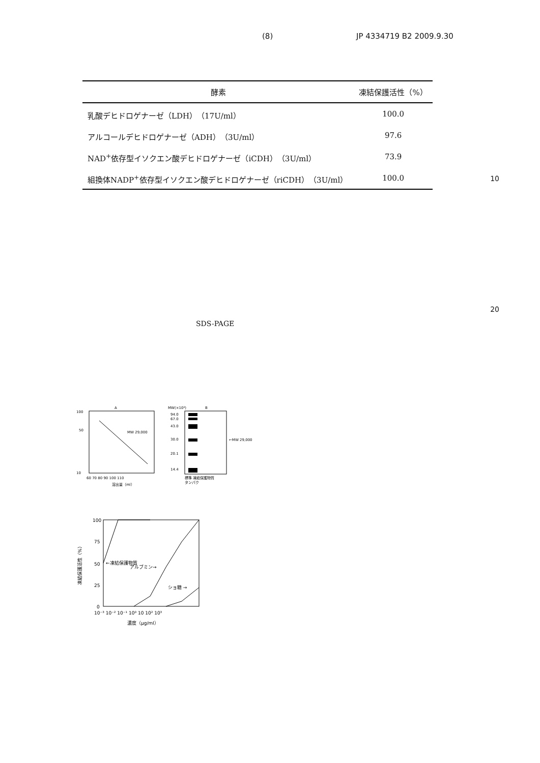(8) JP 4334719 B2 2009.9.30
| 酵素 | 凍結保護活性（%） |
| --- | --- |
| 乳酸デヒドロゲナーゼ（LDH）（17U/ml） | 100.0 |
| アルコールデヒドロゲナーゼ（ADH）（3U/ml） | 97.6 |
| NAD<sup>+</sup>依存型イソクエン酸デヒドロゲナーゼ（iCDH）（3U/ml） | 73.9 |
| 組換体NADP<sup>+</sup>依存型イソクエン酸デヒドロゲナーゼ（riCDH）（3U/ml） | 100.0 |
10
20
SDS-PAGE
A
100
50
10
MW 29,000
60 70 80 90 100 110
溶出量（ml）
MW(×10³)
B
94.0
67.0
43.0
30.0
20.1
14.4
←MW 29,000
標準 凍結保護物質
タンパク
100
75
50
25
0
←凍結保護物質
アルブミン→
ショ糖 →
10⁻³ 10⁻² 10⁻¹ 10⁰ 10 10² 10³
濃度（μg/ml）
凍結保護活性（%）